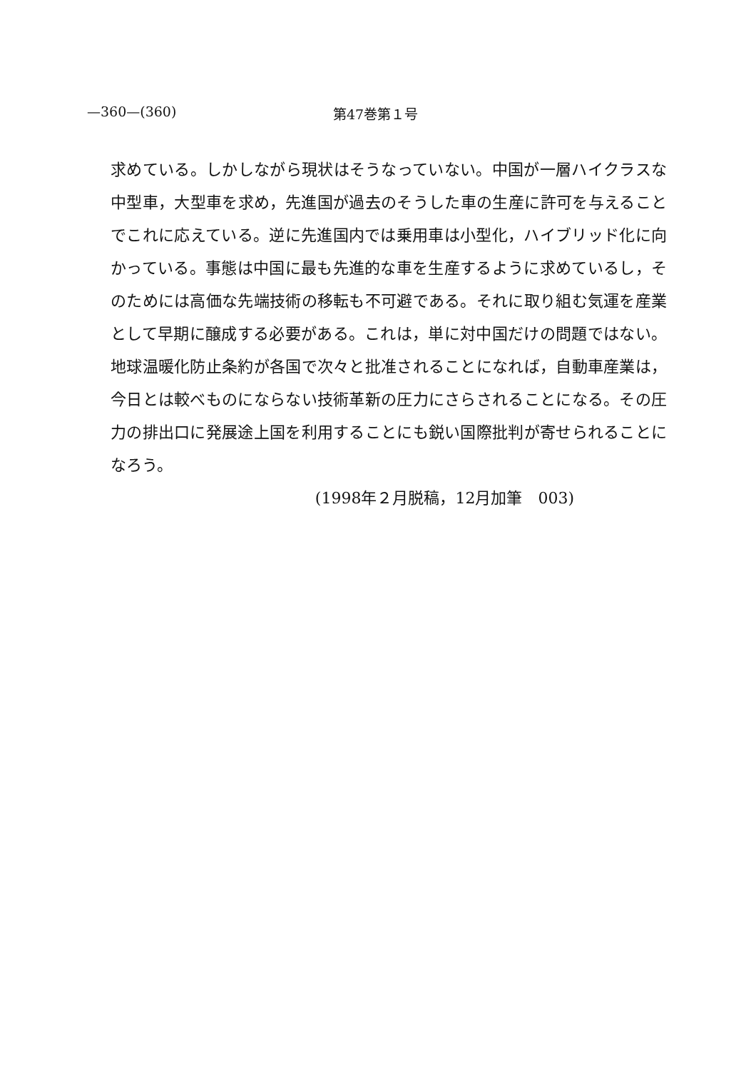—360—(360) 第47巻第１号
求めている。しかしながら現状はそうなっていない。中国が一層ハイクラスな中型車，大型車を求め，先進国が過去のそうした車の生産に許可を与えることでこれに応えている。逆に先進国内では乗用車は小型化，ハイブリッド化に向かっている。事態は中国に最も先進的な車を生産するように求めているし，そのためには高価な先端技術の移転も不可避である。それに取り組む気運を産業として早期に醸成する必要がある。これは，単に対中国だけの問題ではない。地球温暖化防止条約が各国で次々と批准されることになれば，自動車産業は，今日とは較べものにならない技術革新の圧力にさらされることになる。その圧力の排出口に発展途上国を利用することにも鋭い国際批判が寄せられることになろう。
(1998年２月脱稿，12月加筆　003)